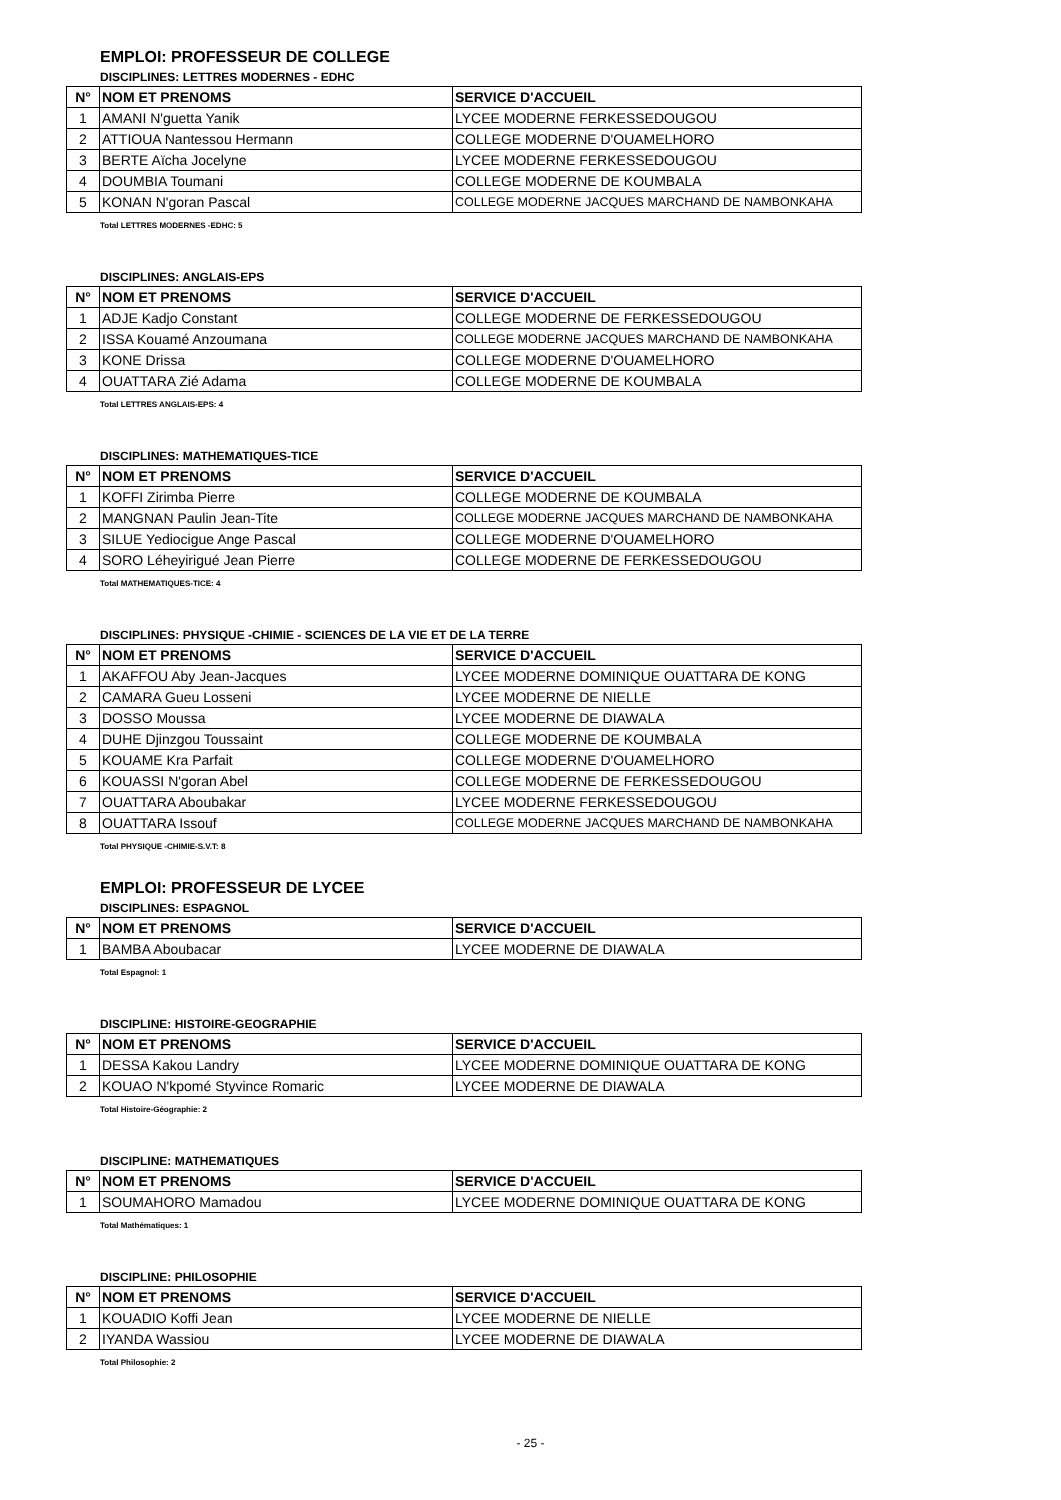EMPLOI: PROFESSEUR DE COLLEGE
DISCIPLINES: LETTRES MODERNES - EDHC
| N° | NOM ET PRENOMS | SERVICE D'ACCUEIL |
| --- | --- | --- |
| 1 | AMANI N'guetta Yanik | LYCEE MODERNE FERKESSEDOUGOU |
| 2 | ATTIOUA Nantessou Hermann | COLLEGE MODERNE D'OUAMELHORO |
| 3 | BERTE Aïcha Jocelyne | LYCEE MODERNE FERKESSEDOUGOU |
| 4 | DOUMBIA Toumani | COLLEGE MODERNE DE KOUMBALA |
| 5 | KONAN N'goran Pascal | COLLEGE MODERNE JACQUES MARCHAND DE NAMBONKAHA |
Total LETTRES MODERNES -EDHC: 5
DISCIPLINES: ANGLAIS-EPS
| N° | NOM ET PRENOMS | SERVICE D'ACCUEIL |
| --- | --- | --- |
| 1 | ADJE Kadjo Constant | COLLEGE MODERNE DE FERKESSEDOUGOU |
| 2 | ISSA Kouamé Anzoumana | COLLEGE MODERNE JACQUES MARCHAND DE NAMBONKAHA |
| 3 | KONE Drissa | COLLEGE MODERNE D'OUAMELHORO |
| 4 | OUATTARA Zié Adama | COLLEGE MODERNE DE KOUMBALA |
Total LETTRES ANGLAIS-EPS: 4
DISCIPLINES: MATHEMATIQUES-TICE
| N° | NOM ET PRENOMS | SERVICE D'ACCUEIL |
| --- | --- | --- |
| 1 | KOFFI Zirimba Pierre | COLLEGE MODERNE DE KOUMBALA |
| 2 | MANGNAN Paulin Jean-Tite | COLLEGE MODERNE JACQUES MARCHAND DE NAMBONKAHA |
| 3 | SILUE Yediocigue Ange Pascal | COLLEGE MODERNE D'OUAMELHORO |
| 4 | SORO Léheyirigué Jean Pierre | COLLEGE MODERNE DE FERKESSEDOUGOU |
Total MATHEMATIQUES-TICE: 4
DISCIPLINES: PHYSIQUE -CHIMIE - SCIENCES DE LA VIE ET DE LA TERRE
| N° | NOM ET PRENOMS | SERVICE D'ACCUEIL |
| --- | --- | --- |
| 1 | AKAFFOU Aby Jean-Jacques | LYCEE MODERNE DOMINIQUE OUATTARA DE KONG |
| 2 | CAMARA Gueu Losseni | LYCEE MODERNE DE NIELLE |
| 3 | DOSSO Moussa | LYCEE MODERNE DE DIAWALA |
| 4 | DUHE Djinzgou Toussaint | COLLEGE MODERNE DE KOUMBALA |
| 5 | KOUAME Kra Parfait | COLLEGE MODERNE D'OUAMELHORO |
| 6 | KOUASSI N'goran Abel | COLLEGE MODERNE DE FERKESSEDOUGOU |
| 7 | OUATTARA Aboubakar | LYCEE MODERNE FERKESSEDOUGOU |
| 8 | OUATTARA Issouf | COLLEGE MODERNE JACQUES MARCHAND DE NAMBONKAHA |
Total PHYSIQUE -CHIMIE-S.V.T: 8
EMPLOI: PROFESSEUR DE LYCEE
DISCIPLINES: ESPAGNOL
| N° | NOM ET PRENOMS | SERVICE D'ACCUEIL |
| --- | --- | --- |
| 1 | BAMBA Aboubacar | LYCEE MODERNE DE DIAWALA |
Total Espagnol: 1
DISCIPLINE: HISTOIRE-GEOGRAPHIE
| N° | NOM ET PRENOMS | SERVICE D'ACCUEIL |
| --- | --- | --- |
| 1 | DESSA Kakou Landry | LYCEE MODERNE DOMINIQUE OUATTARA DE KONG |
| 2 | KOUAO N'kpomé Styvince Romaric | LYCEE MODERNE DE DIAWALA |
Total Histoire-Géographie: 2
DISCIPLINE: MATHEMATIQUES
| N° | NOM ET PRENOMS | SERVICE D'ACCUEIL |
| --- | --- | --- |
| 1 | SOUMAHORO Mamadou | LYCEE MODERNE DOMINIQUE OUATTARA DE KONG |
Total Mathématiques: 1
DISCIPLINE: PHILOSOPHIE
| N° | NOM ET PRENOMS | SERVICE D'ACCUEIL |
| --- | --- | --- |
| 1 | KOUADIO Koffi Jean | LYCEE MODERNE DE NIELLE |
| 2 | IYANDA Wassiou | LYCEE MODERNE DE DIAWALA |
Total Philosophie: 2
- 25 -